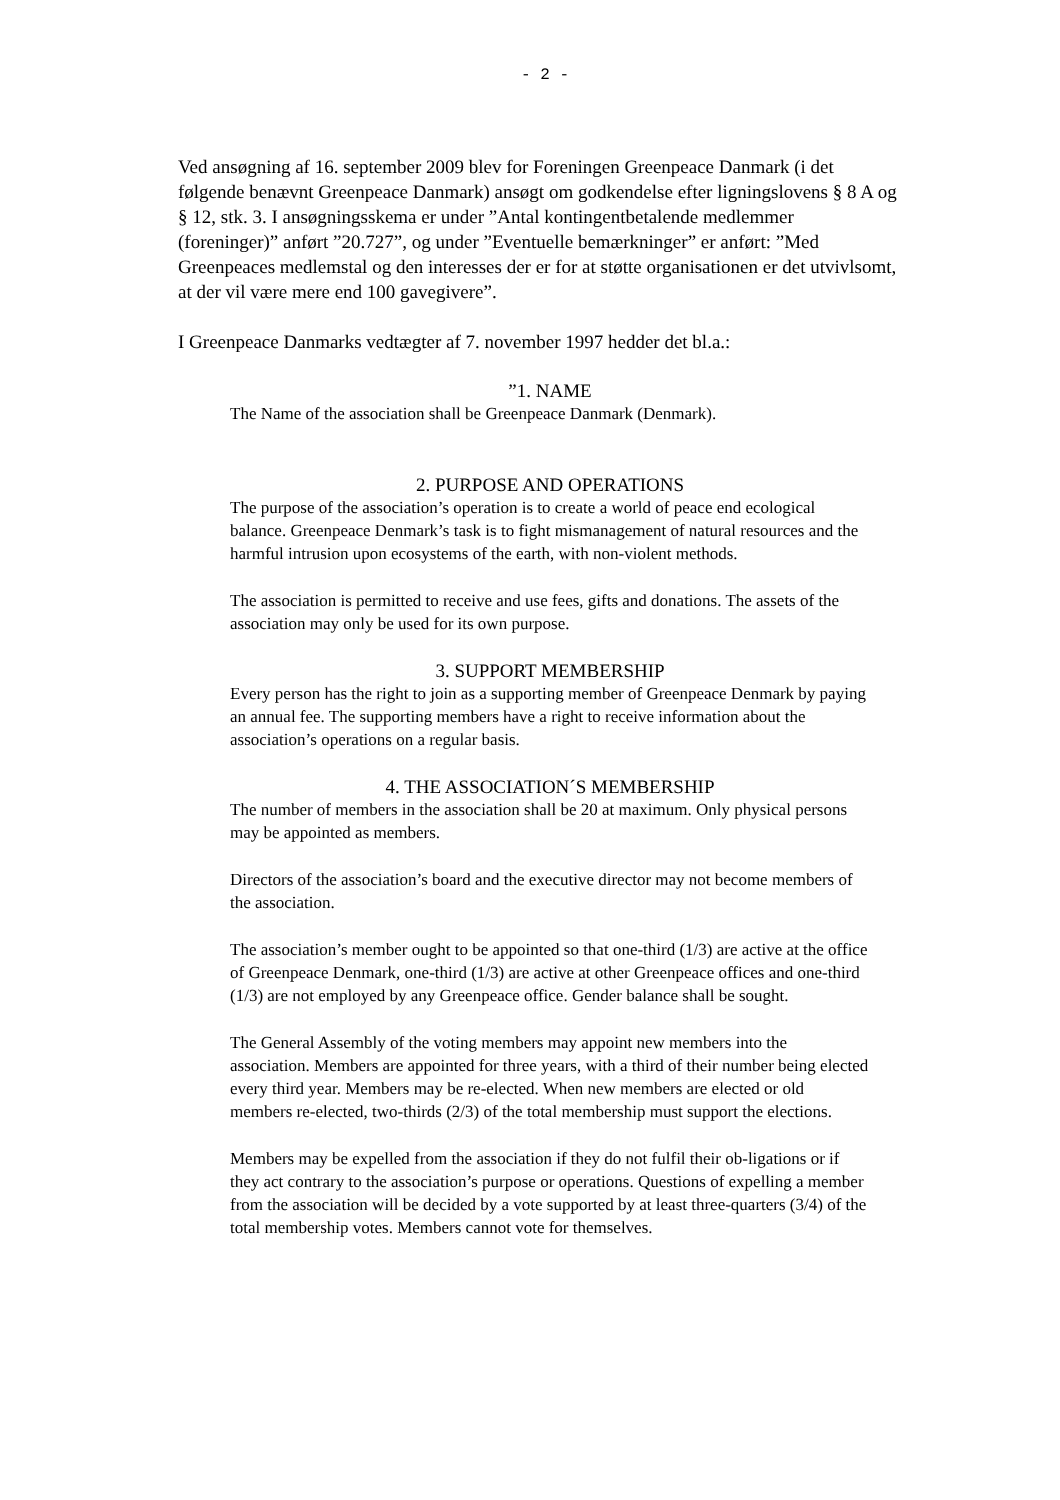- 2 -
Ved ansøgning af 16. september 2009 blev for Foreningen Greenpeace Danmark (i det følgende benævnt Greenpeace Danmark) ansøgt om godkendelse efter ligningslovens § 8 A og § 12, stk. 3. I ansøgningsskema er under ”Antal kontingentbetalende medlemmer (foreninger)” anført ”20.727”, og under ”Eventuelle bemærkninger” er anført: ”Med Greenpeaces medlemstal og den interesses der er for at støtte organisationen er det utvivlsomt, at der vil være mere end 100 gavegivere”.
I Greenpeace Danmarks vedtægter af 7. november 1997 hedder det bl.a.:
”1. NAME
The Name of the association shall be Greenpeace Danmark (Denmark).
2. PURPOSE AND OPERATIONS
The purpose of the association’s operation is to create a world of peace end ecological balance. Greenpeace Denmark’s task is to fight mismanagement of natural resources and the harmful intrusion upon ecosystems of the earth, with non-violent methods.
The association is permitted to receive and use fees, gifts and donations. The assets of the association may only be used for its own purpose.
3. SUPPORT MEMBERSHIP
Every person has the right to join as a supporting member of Greenpeace Denmark by paying an annual fee. The supporting members have a right to receive information about the association’s operations on a regular basis.
4. THE ASSOCIATION´S MEMBERSHIP
The number of members in the association shall be 20 at maximum. Only physical persons may be appointed as members.
Directors of the association’s board and the executive director may not become members of the association.
The association’s member ought to be appointed so that one-third (1/3) are active at the office of Greenpeace Denmark, one-third (1/3) are active at other Greenpeace offices and one-third (1/3) are not employed by any Greenpeace office. Gender balance shall be sought.
The General Assembly of the voting members may appoint new members into the association. Members are appointed for three years, with a third of their number being elected every third year. Members may be re-elected. When new members are elected or old members re-elected, two-thirds (2/3) of the total membership must support the elections.
Members may be expelled from the association if they do not fulfil their ob-ligations or if they act contrary to the association’s purpose or operations. Questions of expelling a member from the association will be decided by a vote supported by at least three-quarters (3/4) of the total membership votes. Members cannot vote for themselves.